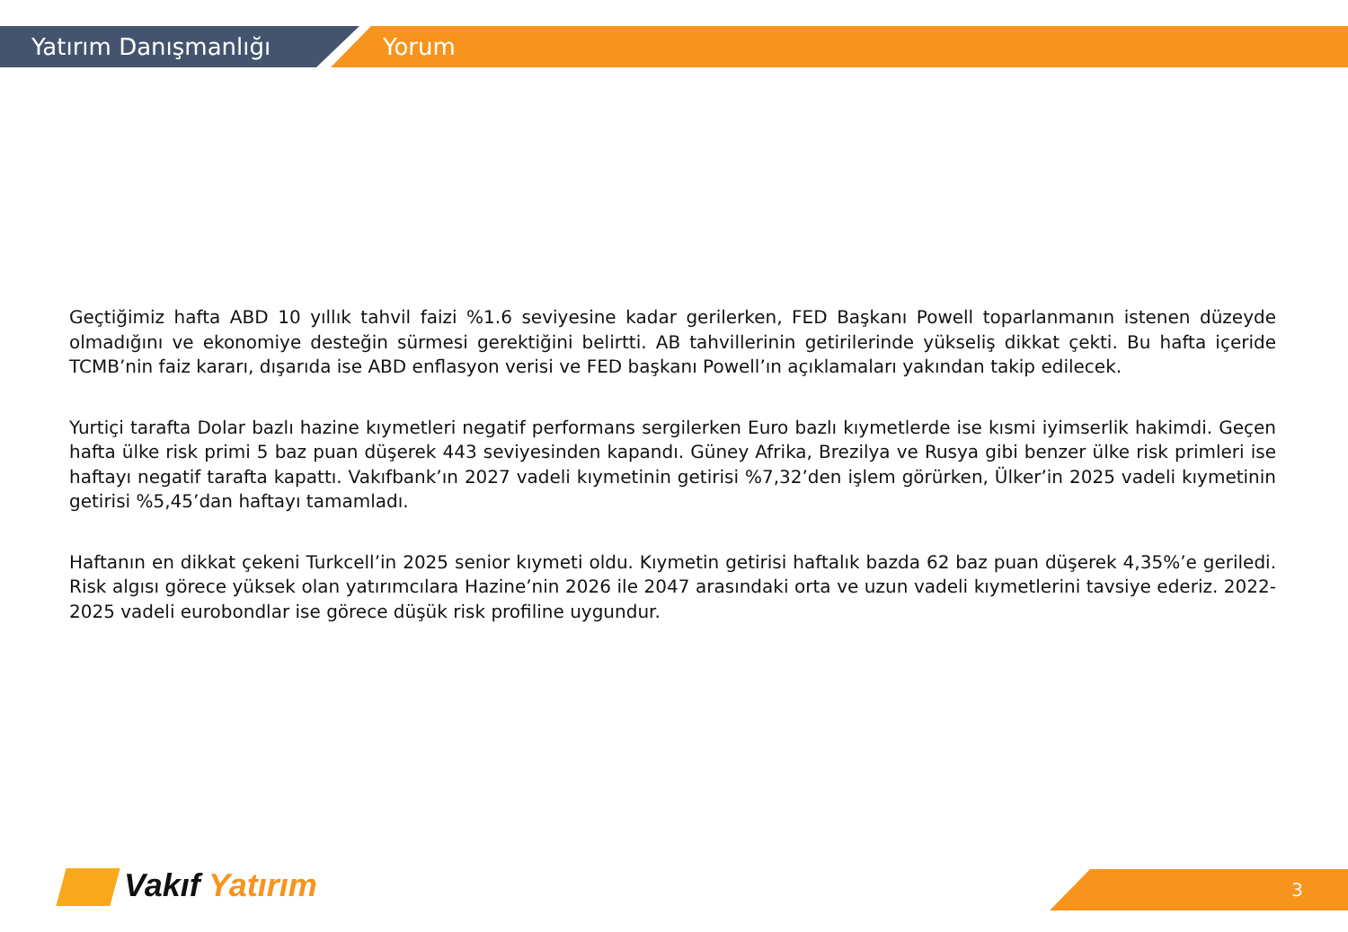Yatırım Danışmanlığı Yorum
Geçtiğimiz hafta ABD 10 yıllık tahvil faizi %1.6 seviyesine kadar gerilerken, FED Başkanı Powell toparlanmanın istenen düzeyde olmadığını ve ekonomiye desteğin sürmesi gerektiğini belirtti. AB tahvillerinin getirilerinde yükseliş dikkat çekti. Bu hafta içeride TCMB’nin faiz kararı, dışarıda ise ABD enflasyon verisi ve FED başkanı Powell’ın açıklamaları yakından takip edilecek.
Yurtiçi tarafta Dolar bazlı hazine kıymetleri negatif performans sergilerken Euro bazlı kıymetlerde ise kısmi iyimserlik hakimdi. Geçen hafta ülke risk primi 5 baz puan düşerek 443 seviyesinden kapandı. Güney Afrika, Brezilya ve Rusya gibi benzer ülke risk primleri ise haftayı negatif tarafta kapattı. Vakıfbank’ın 2027 vadeli kıymetinin getirisi %7,32’den işlem görürken, Ülker’in 2025 vadeli kıymetinin getirisi %5,45’dan haftayı tamamladı.
Haftanın en dikkat çekeni Turkcell’in 2025 senior kıymeti oldu. Kıymetin getirisi haftalık bazda 62 baz puan düşerek 4,35%’e geriledi. Risk algısı görece yüksek olan yatırımcılara Hazine’nin 2026 ile 2047 arasındaki orta ve uzun vadeli kıymetlerini tavsiye ederiz. 2022-2025 vadeli eurobondlar ise görece düşük risk profiline uygundur.
Vakıf Yatırım 3